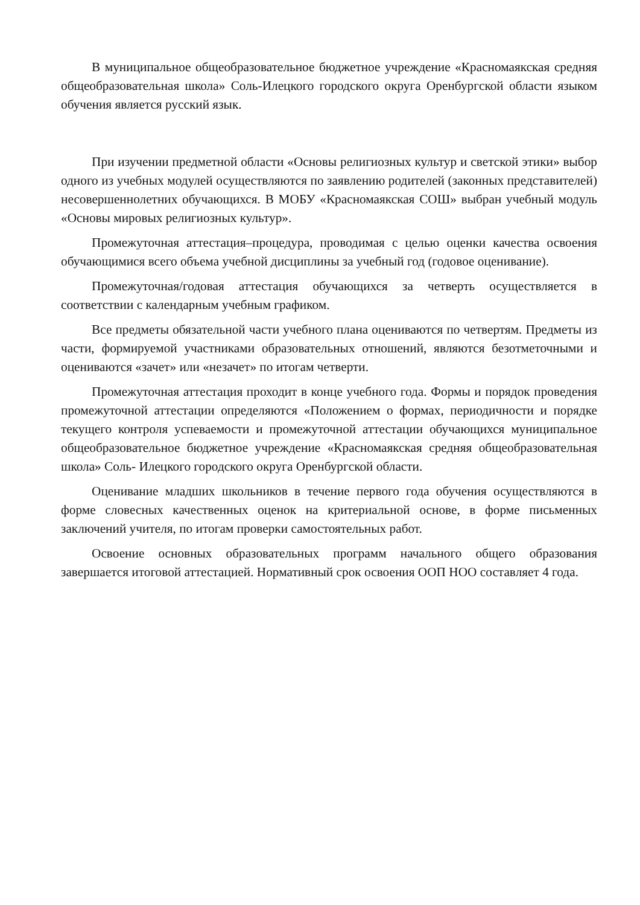В муниципальное общеобразовательное бюджетное учреждение «Красномаякская средняя общеобразовательная школа» Соль-Илецкого городского округа Оренбургской области языком обучения является русский язык.
При изучении предметной области «Основы религиозных культур и светской этики» выбор одного из учебных модулей осуществляются по заявлению родителей (законных представителей) несовершеннолетних обучающихся. В МОБУ «Красномаякская СОШ» выбран учебный модуль «Основы мировых религиозных культур».
Промежуточная аттестация–процедура, проводимая с целью оценки качества освоения обучающимися всего объема учебной дисциплины за учебный год (годовое оценивание).
Промежуточная/годовая аттестация обучающихся за четверть осуществляется в соответствии с календарным учебным графиком.
Все предметы обязательной части учебного плана оцениваются по четвертям. Предметы из части, формируемой участниками образовательных отношений, являются безотметочными и оцениваются «зачет» или «незачет» по итогам четверти.
Промежуточная аттестация проходит в конце учебного года. Формы и порядок проведения промежуточной аттестации определяются «Положением о формах, периодичности и порядке текущего контроля успеваемости и промежуточной аттестации обучающихся муниципальное общеобразовательное бюджетное учреждение «Красномаякская средняя общеобразовательная школа» Соль- Илецкого городского округа Оренбургской области.
Оценивание младших школьников в течение первого года обучения осуществляются в форме словесных качественных оценок на критериальной основе, в форме письменных заключений учителя, по итогам проверки самостоятельных работ.
Освоение основных образовательных программ начального общего образования завершается итоговой аттестацией. Нормативный срок освоения ООП НОО составляет 4 года.